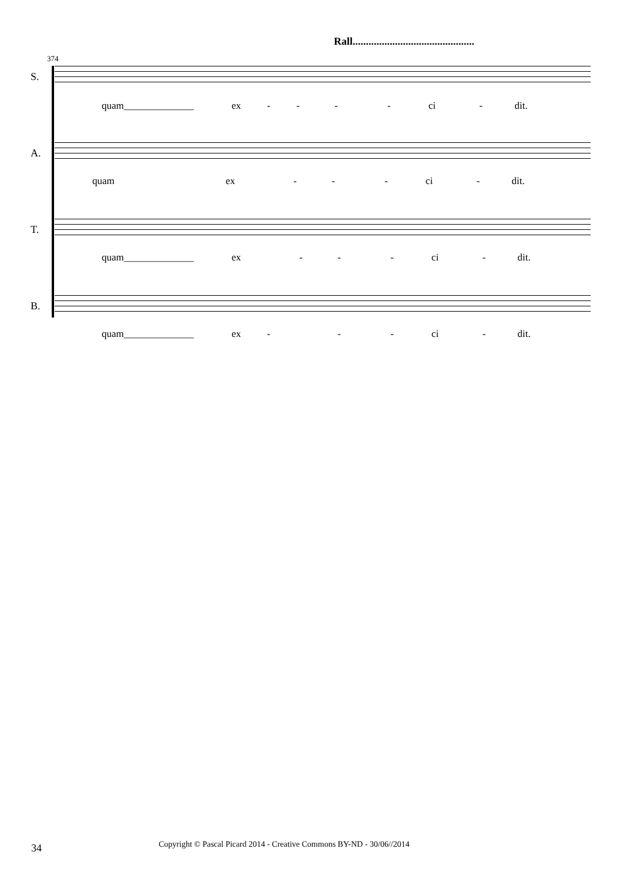Rall..............................................
374
S.
A.
T.
B.
quam______________ ex - - - - ci - dit.
quam ex - - - ci - dit.
quam______________ ex - - - ci - dit.
quam______________ ex - - - ci - dit.
34
Copyright © Pascal Picard 2014 - Creative Commons BY-ND - 30/06//2014